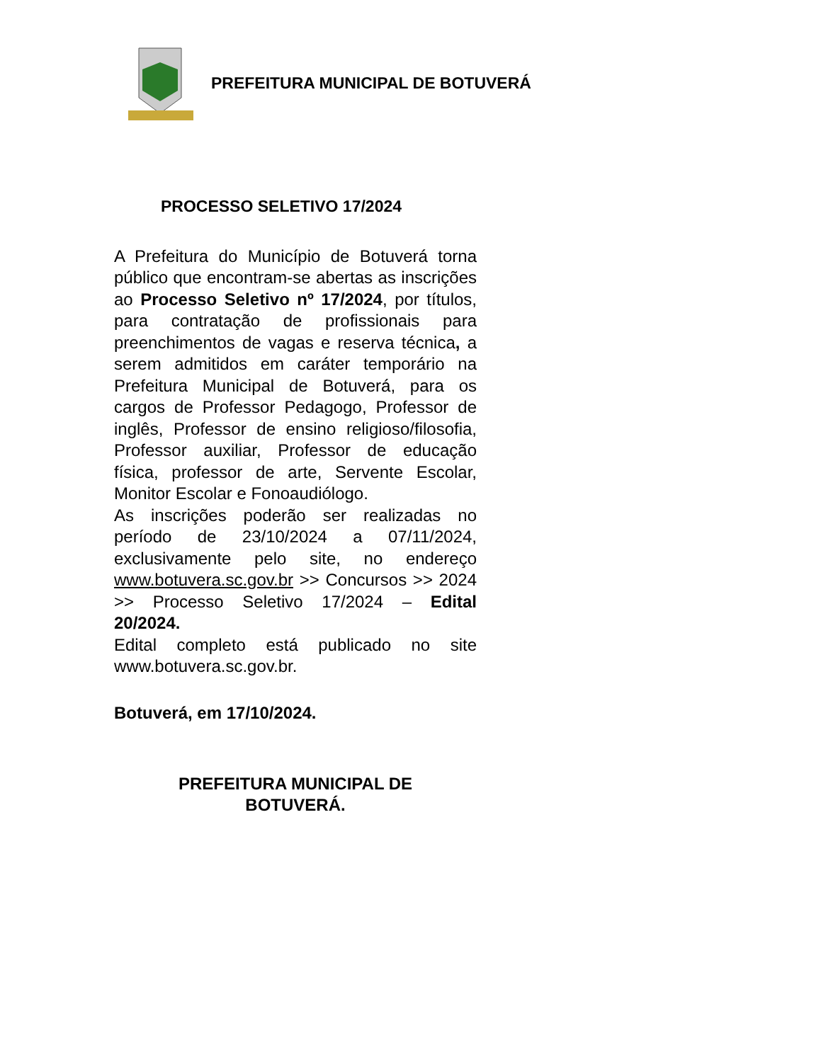PREFEITURA MUNICIPAL DE BOTUVERÁ
PROCESSO SELETIVO 17/2024
A Prefeitura do Município de Botuverá torna público que encontram-se abertas as inscrições ao Processo Seletivo nº 17/2024, por títulos, para contratação de profissionais para preenchimentos de vagas e reserva técnica, a serem admitidos em caráter temporário na Prefeitura Municipal de Botuverá, para os cargos de Professor Pedagogo, Professor de inglês, Professor de ensino religioso/filosofia, Professor auxiliar, Professor de educação física, professor de arte, Servente Escolar, Monitor Escolar e Fonoaudiólogo.
As inscrições poderão ser realizadas no período de 23/10/2024 a 07/11/2024, exclusivamente pelo site, no endereço www.botuvera.sc.gov.br >> Concursos >> 2024 >> Processo Seletivo 17/2024 – Edital 20/2024.
Edital completo está publicado no site www.botuvera.sc.gov.br.
Botuverá, em 17/10/2024.
PREFEITURA MUNICIPAL DE
BOTUVERÁ.